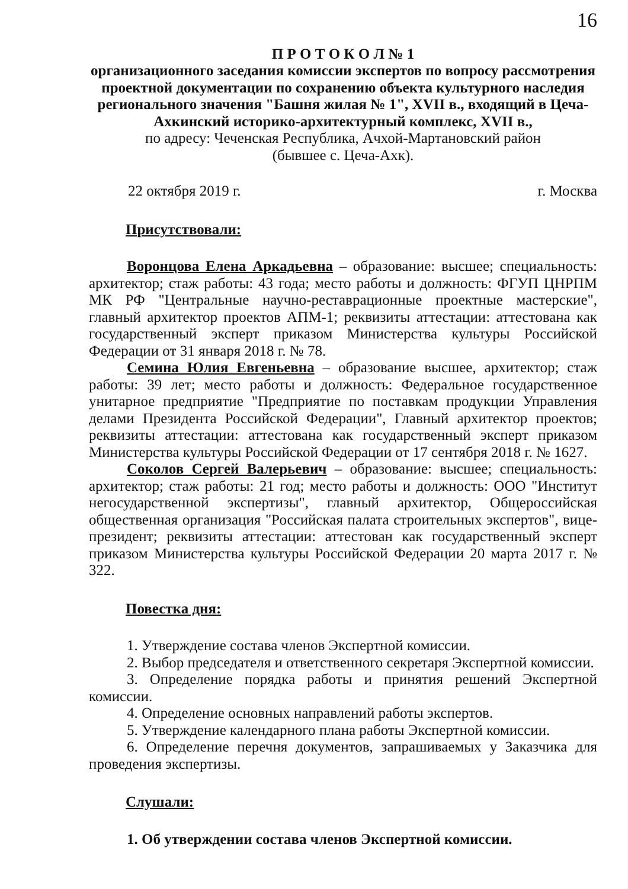16
П Р О Т О К О Л № 1
организационного заседания комиссии экспертов по вопросу рассмотрения проектной документации по сохранению объекта культурного наследия регионального значения "Башня жилая № 1", XVII в., входящий в Цеча-Ахкинский историко-архитектурный комплекс, XVII в.,
по адресу: Чеченская Республика, Ачхой-Мартановский район
(бывшее с. Цеча-Ахк).
22 октября 2019 г. г. Москва
Присутствовали:
Воронцова Елена Аркадьевна – образование: высшее; специальность: архитектор; стаж работы: 43 года; место работы и должность: ФГУП ЦНРПМ МК РФ "Центральные научно-реставрационные проектные мастерские", главный архитектор проектов АПМ-1; реквизиты аттестации: аттестована как государственный эксперт приказом Министерства культуры Российской Федерации от 31 января 2018 г. № 78.
Семина Юлия Евгеньевна – образование высшее, архитектор; стаж работы: 39 лет; место работы и должность: Федеральное государственное унитарное предприятие "Предприятие по поставкам продукции Управления делами Президента Российской Федерации", Главный архитектор проектов; реквизиты аттестации: аттестована как государственный эксперт приказом Министерства культуры Российской Федерации от 17 сентября 2018 г. № 1627.
Соколов Сергей Валерьевич – образование: высшее; специальность: архитектор; стаж работы: 21 год; место работы и должность: ООО "Институт негосударственной экспертизы", главный архитектор, Общероссийская общественная организация "Российская палата строительных экспертов", вице-президент; реквизиты аттестации: аттестован как государственный эксперт приказом Министерства культуры Российской Федерации 20 марта 2017 г. № 322.
Повестка дня:
1. Утверждение состава членов Экспертной комиссии.
2. Выбор председателя и ответственного секретаря Экспертной комиссии.
3. Определение порядка работы и принятия решений Экспертной комиссии.
4. Определение основных направлений работы экспертов.
5. Утверждение календарного плана работы Экспертной комиссии.
6. Определение перечня документов, запрашиваемых у Заказчика для проведения экспертизы.
Слушали:
1. Об утверждении состава членов Экспертной комиссии.